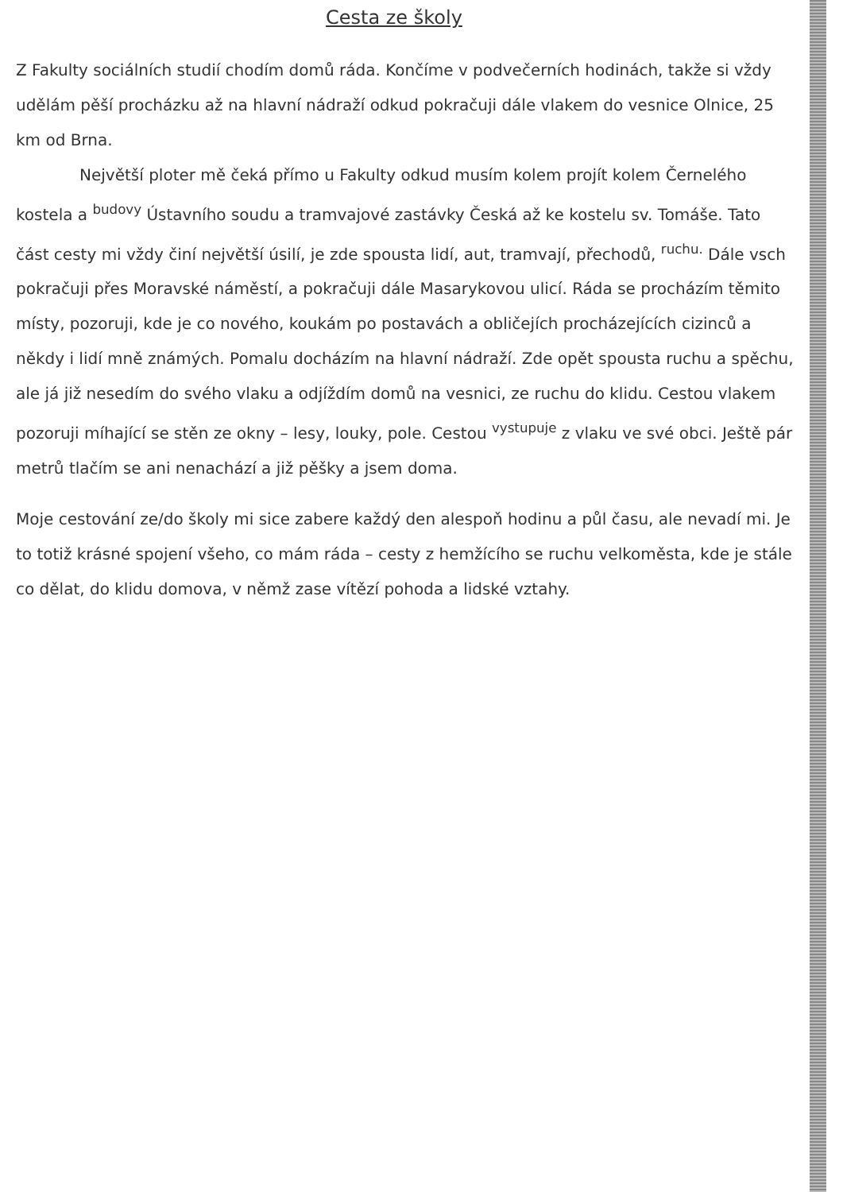Cesta ze školy
Z Fakulty sociálních studií chodím domů ráda. Končíme v podvečerních hodinách, takže si vždy udělám pěší procházku až na hlavní nádraží odkud pokračuji dále vlakem do vesnice Olnice, 25 km od Brna.
Největší ploter mě čeká přímo u Fakulty odkud musím kolem projít kolem Černelého kostela a <sup>budovy</sup> Ústavního soudu a tramvajové zastávky Česká až ke kostelu sv. Tomáše. Tato část cesty mi vždy činí největší úsilí, je zde spousta lidí, aut, tramvají, přechodů, <sup>ruchu.</sup> Dále vsch pokračuji přes Moravské náměstí, a pokračuji dále Masarykovou ulicí. Ráda se procházím těmito místy, pozoruji, kde je co nového, koukám po postavách a obličejích procházejících cizinců a někdy i lidí mně známých. Pomalu docházím na hlavní nádraží. Zde opět spousta ruchu a spěchu, ale já již nesedím do svého vlaku a odjíždím domů na vesnici, ze ruchu do klidu. Cestou vlakem pozoruji míhající se stěn ze okny – lesy, louky, pole. Cestou <sup>vystupuje</sup> z vlaku ve své obci. Ještě pár metrů tlačím se ani nenachází a již pěšky a jsem doma.
Moje cestování ze/do školy mi sice zabere každý den alespoň hodinu a půl času, ale nevadí mi. Je to totiž krásné spojení všeho, co mám ráda – cesty z hemžícího se ruchu velkoměsta, kde je stále co dělat, do klidu domova, v němž zase vítězí pohoda a lidské vztahy.